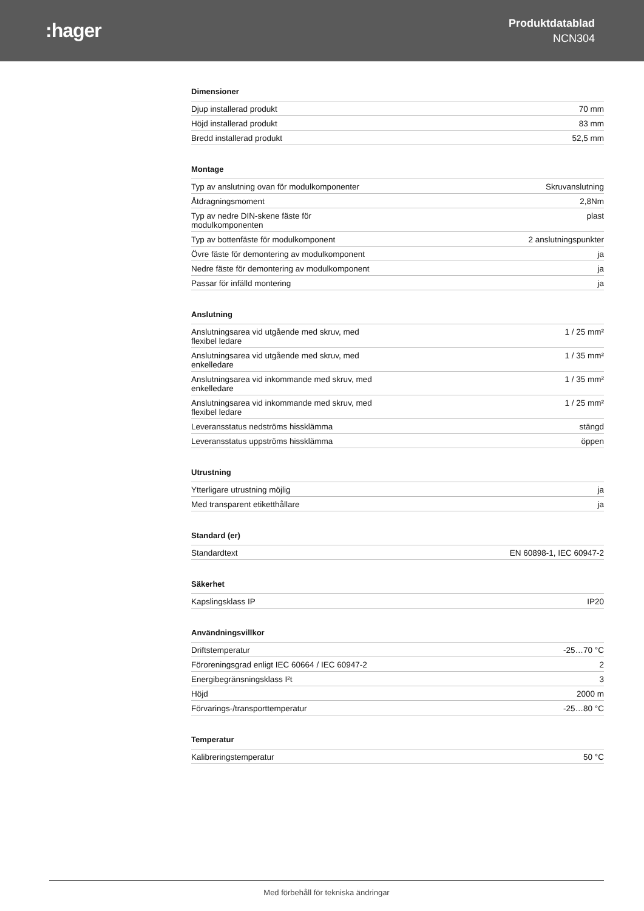:hager
Produktdatablad
NCN304
Dimensioner
| Djup installerad produkt | 70 mm |
| Höjd installerad produkt | 83 mm |
| Bredd installerad produkt | 52,5 mm |
Montage
| Typ av anslutning ovan för modulkomponenter | Skruvanslutning |
| Åtdragningsmoment | 2,8Nm |
| Typ av nedre DIN-skene fäste för modulkomponenten | plast |
| Typ av bottenfäste för modulkomponent | 2 anslutningspunkter |
| Övre fäste för demontering av modulkomponent | ja |
| Nedre fäste för demontering av modulkomponent | ja |
| Passar för infälld montering | ja |
Anslutning
| Anslutningsarea vid utgående med skruv, med flexibel ledare | 1 / 25 mm² |
| Anslutningsarea vid utgående med skruv, med enkelledare | 1 / 35 mm² |
| Anslutningsarea vid inkommande med skruv, med enkelledare | 1 / 35 mm² |
| Anslutningsarea vid inkommande med skruv, med flexibel ledare | 1 / 25 mm² |
| Leveransstatus nedströms hissklämma | stängd |
| Leveransstatus uppströms hissklämma | öppen |
Utrustning
| Ytterligare utrustning möjlig | ja |
| Med transparent etiketthållare | ja |
Standard (er)
| Standardtext | EN 60898-1, IEC 60947-2 |
Säkerhet
| Kapslingsklass IP | IP20 |
Användningsvillkor
| Driftstemperatur | -25…70 °C |
| Föroreningsgrad enligt IEC 60664 / IEC 60947-2 | 2 |
| Energibegränsningsklass I²t | 3 |
| Höjd | 2000 m |
| Förvarings-/transporttemperatur | -25…80 °C |
Temperatur
| Kalibreringstemperatur | 50 °C |
Med förbehåll för tekniska ändringar